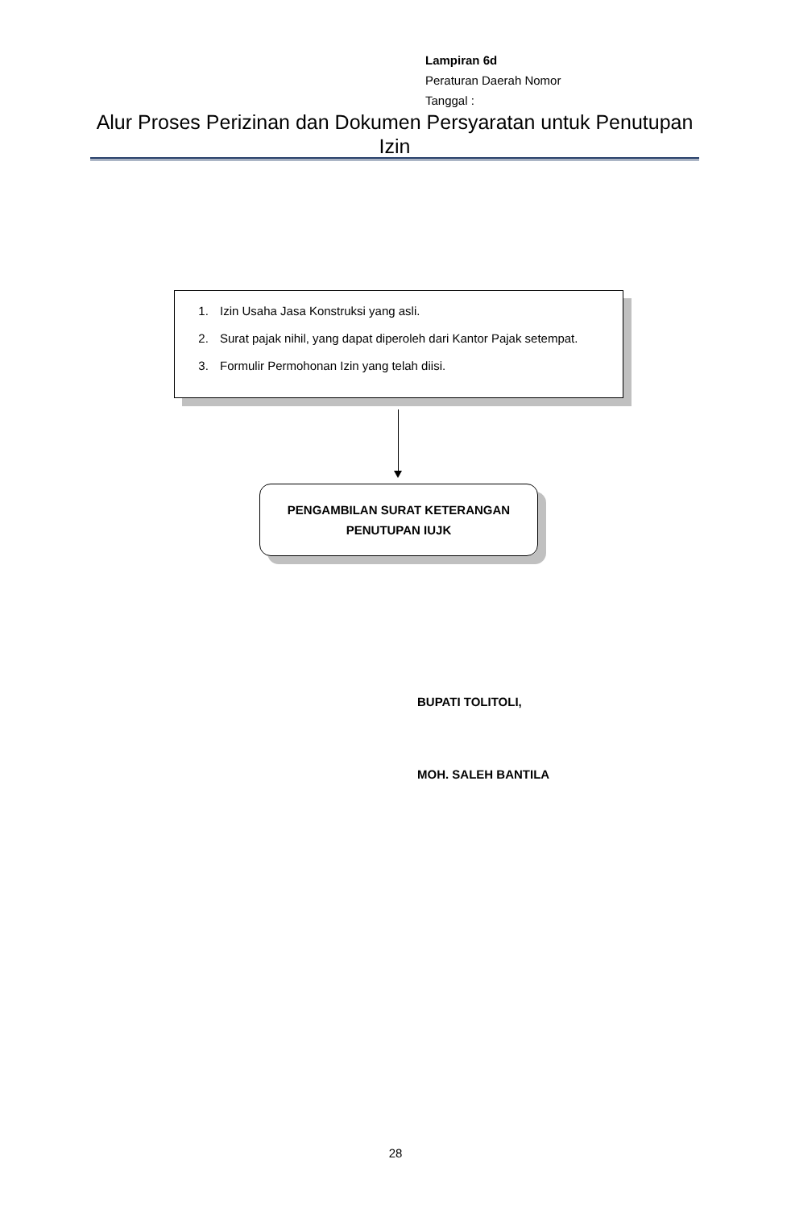Lampiran 6d
Peraturan Daerah Nomor
Tanggal :
Alur Proses Perizinan dan Dokumen Persyaratan untuk Penutupan Izin
1. Izin Usaha Jasa Konstruksi yang asli.
2. Surat pajak nihil, yang dapat diperoleh dari Kantor Pajak setempat.
3. Formulir Permohonan Izin yang telah diisi.
PENGAMBILAN SURAT KETERANGAN
PENUTUPAN IUJK
BUPATI TOLITOLI,
MOH. SALEH BANTILA
28